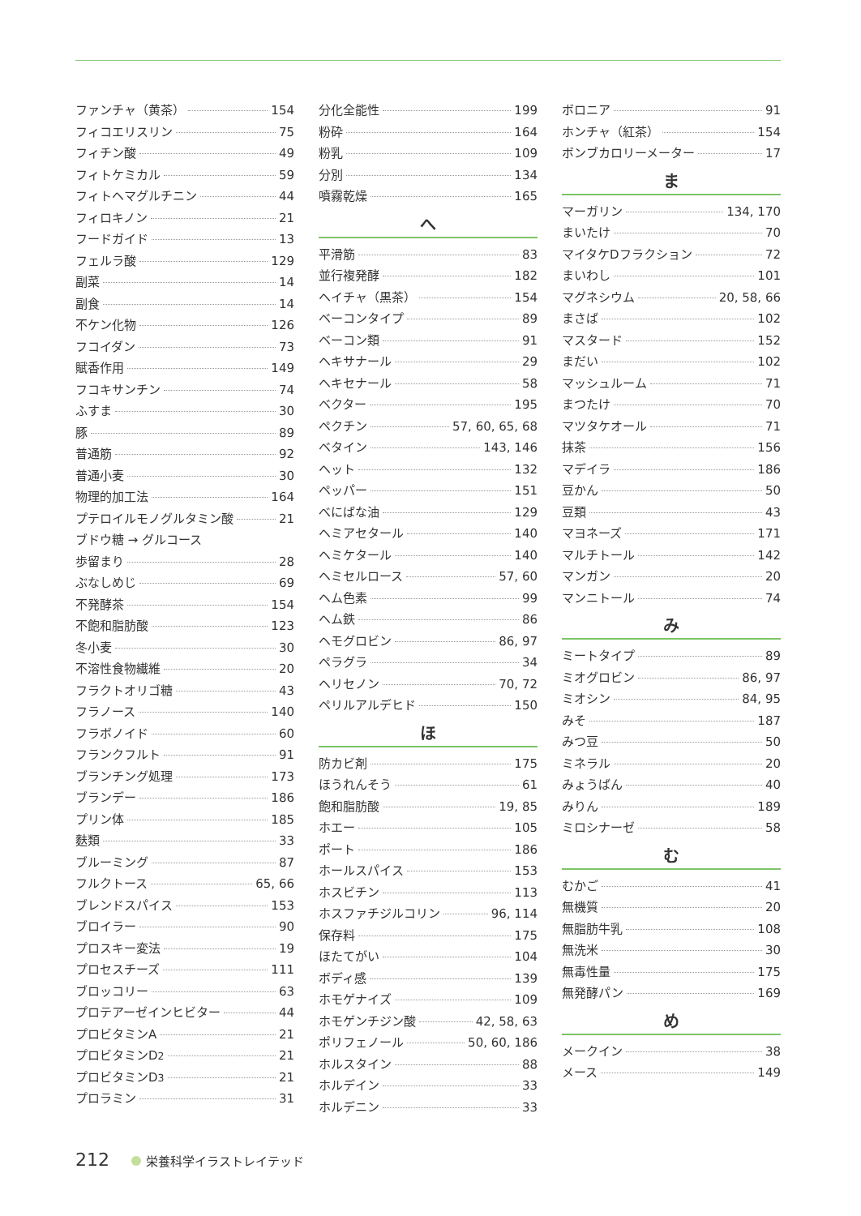ファンチャ（黄茶） 154
フィコエリスリン 75
フィチン酸 49
フィトケミカル 59
フィトヘマグルチニン 44
フィロキノン 21
フードガイド 13
フェルラ酸 129
副菜 14
副食 14
不ケン化物 126
フコイダン 73
賦香作用 149
フコキサンチン 74
ふすま 30
豚 89
普通筋 92
普通小麦 30
物理的加工法 164
プテロイルモノグルタミン酸 21
ブドウ糖 → グルコース
歩留まり 28
ぶなしめじ 69
不発酵茶 154
不飽和脂肪酸 123
冬小麦 30
不溶性食物繊維 20
フラクトオリゴ糖 43
フラノース 140
フラボノイド 60
フランクフルト 91
ブランチング処理 173
ブランデー 186
プリン体 185
麩類 33
ブルーミング 87
フルクトース 65, 66
ブレンドスパイス 153
ブロイラー 90
プロスキー変法 19
プロセスチーズ 111
ブロッコリー 63
プロテアーゼインヒビター 44
プロビタミンA 21
プロビタミンD<sub>2</sub> 21
プロビタミンD<sub>3</sub> 21
プロラミン 31
分化全能性 199
粉砕 164
粉乳 109
分別 134
噴霧乾燥 165
へ
平滑筋 83
並行複発酵 182
ヘイチャ（黒茶） 154
ベーコンタイプ 89
ベーコン類 91
ヘキサナール 29
ヘキセナール 58
ベクター 195
ペクチン 57, 60, 65, 68
ベタイン 143, 146
ヘット 132
ペッパー 151
べにばな油 129
ヘミアセタール 140
ヘミケタール 140
ヘミセルロース 57, 60
ヘム色素 99
ヘム鉄 86
ヘモグロビン 86, 97
ペラグラ 34
ヘリセノン 70, 72
ペリルアルデヒド 150
ほ
防カビ剤 175
ほうれんそう 61
飽和脂肪酸 19, 85
ホエー 105
ポート 186
ホールスパイス 153
ホスビチン 113
ホスファチジルコリン 96, 114
保存料 175
ほたてがい 104
ボディ感 139
ホモゲナイズ 109
ホモゲンチジン酸 42, 58, 63
ポリフェノール 50, 60, 186
ホルスタイン 88
ホルデイン 33
ホルデニン 33
ボロニア 91
ホンチャ（紅茶） 154
ボンブカロリーメーター 17
ま
マーガリン 134, 170
まいたけ 70
マイタケDフラクション 72
まいわし 101
マグネシウム 20, 58, 66
まさば 102
マスタード 152
まだい 102
マッシュルーム 71
まつたけ 70
マツタケオール 71
抹茶 156
マデイラ 186
豆かん 50
豆類 43
マヨネーズ 171
マルチトール 142
マンガン 20
マンニトール 74
み
ミートタイプ 89
ミオグロビン 86, 97
ミオシン 84, 95
みそ 187
みつ豆 50
ミネラル 20
みょうばん 40
みりん 189
ミロシナーゼ 58
む
むかご 41
無機質 20
無脂肪牛乳 108
無洗米 30
無毒性量 175
無発酵パン 169
め
メークイン 38
メース 149
212 栄養科学イラストレイテッド